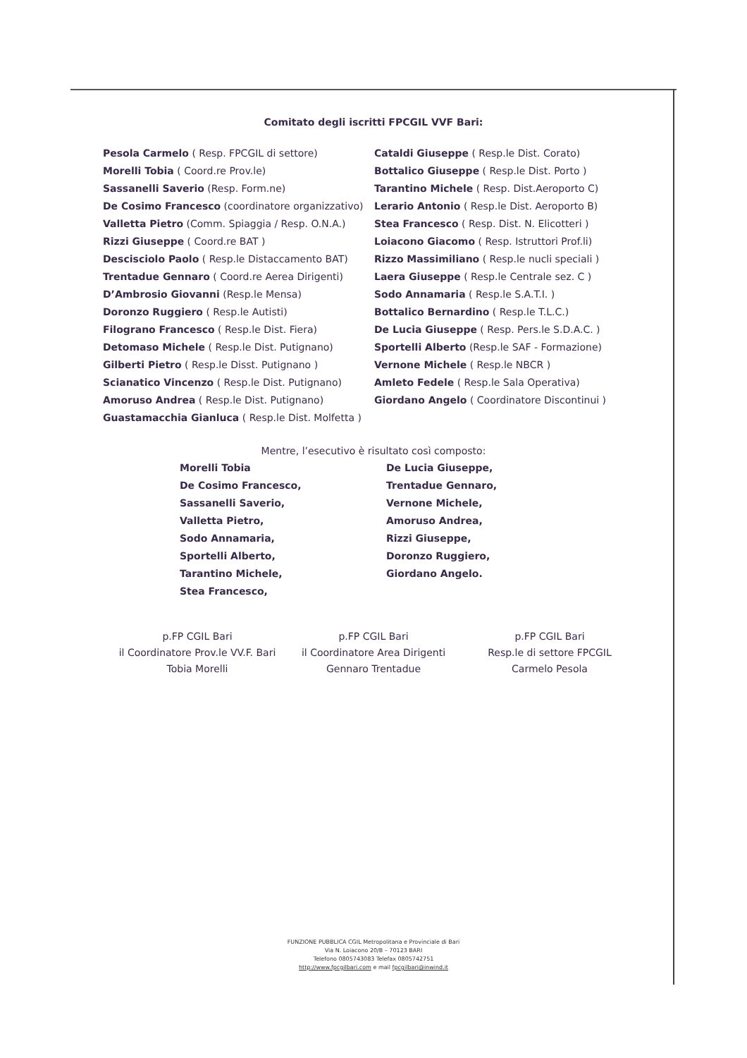Comitato degli iscritti FPCGIL VVF Bari:
Pesola Carmelo ( Resp. FPCGIL di settore)
Morelli Tobia ( Coord.re Prov.le)
Sassanelli Saverio (Resp. Form.ne)
De Cosimo Francesco (coordinatore organizzativo)
Valletta Pietro (Comm. Spiaggia / Resp. O.N.A.)
Rizzi Giuseppe ( Coord.re BAT )
Descisciolo Paolo ( Resp.le Distaccamento BAT)
Trentadue Gennaro ( Coord.re Aerea Dirigenti)
D’Ambrosio Giovanni (Resp.le Mensa)
Doronzo Ruggiero ( Resp.le Autisti)
Filograno Francesco ( Resp.le Dist. Fiera)
Detomaso Michele ( Resp.le Dist. Putignano)
Gilberti Pietro ( Resp.le Disst. Putignano )
Scianatico Vincenzo ( Resp.le Dist. Putignano)
Amoruso Andrea ( Resp.le Dist. Putignano)
Guastamacchia Gianluca ( Resp.le Dist. Molfetta )
Cataldi Giuseppe ( Resp.le Dist. Corato)
Bottalico Giuseppe ( Resp.le Dist. Porto )
Tarantino Michele ( Resp. Dist.Aeroporto C)
Lerario Antonio ( Resp.le Dist. Aeroporto B)
Stea Francesco ( Resp. Dist. N. Elicotteri )
Loiacono Giacomo ( Resp. Istruttori Prof.li)
Rizzo Massimiliano ( Resp.le nucli speciali )
Laera Giuseppe ( Resp.le Centrale sez. C )
Sodo Annamaria ( Resp.le S.A.T.I. )
Bottalico Bernardino ( Resp.le T.L.C.)
De Lucia Giuseppe ( Resp. Pers.le S.D.A.C. )
Sportelli Alberto (Resp.le SAF - Formazione)
Vernone Michele ( Resp.le NBCR )
Amleto Fedele ( Resp.le Sala Operativa)
Giordano Angelo ( Coordinatore Discontinui )
Mentre, l’esecutivo è risultato così composto:
Morelli Tobia
De Cosimo Francesco,
Sassanelli Saverio,
Valletta Pietro,
Sodo Annamaria,
Sportelli Alberto,
Tarantino Michele,
Stea Francesco,
De Lucia Giuseppe,
Trentadue Gennaro,
Vernone Michele,
Amoruso Andrea,
Rizzi Giuseppe,
Doronzo Ruggiero,
Giordano Angelo.
p.FP CGIL Bari
il Coordinatore Prov.le VV.F. Bari
Tobia Morelli
p.FP CGIL Bari
il Coordinatore Area Dirigenti
Gennaro Trentadue
p.FP CGIL Bari
Resp.le di settore FPCGIL
Carmelo Pesola
FUNZIONE PUBBLICA CGIL Metropolitana e Provinciale di Bari
Via N. Loiacono 20/B – 70123 BARI
Telefono 0805743083 Telefax 0805742751
http://www.fpcgilbari.com e mail fpcgilbari@inwind.it